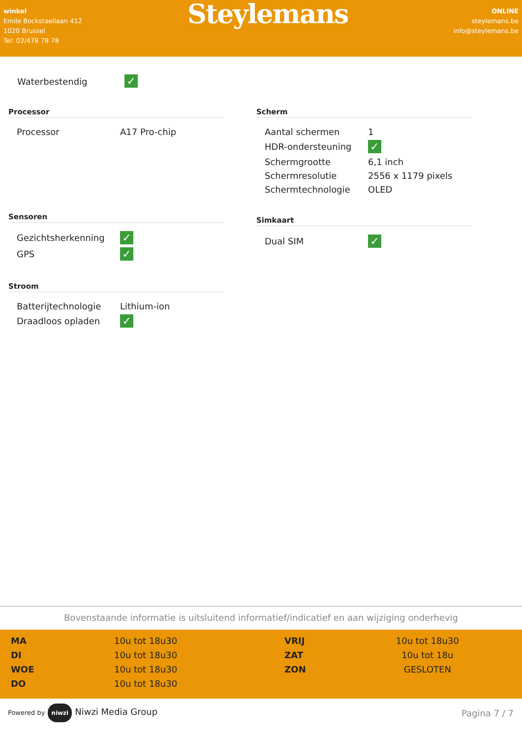winkel
Emile Bockstaellaan 412
1020 Brussel
Tel: 02/478 78 78
Steylemans
ONLINE
steylemans.be
info@steylemans.be
Waterbestendig ✓
Processor
| Processor | A17 Pro-chip |
Sensoren
| Gezichtsherkenning | ✓ |
| GPS | ✓ |
Stroom
| Batterijtechnologie | Lithium-ion |
| Draadloos opladen | ✓ |
Scherm
| Aantal schermen | 1 |
| HDR-ondersteuning | ✓ |
| Schermgrootte | 6,1 inch |
| Schermresolutie | 2556 x 1179 pixels |
| Schermtechnologie | OLED |
Simkaart
| Dual SIM | ✓ |
Bovenstaande informatie is uitsluitend informatief/indicatief en aan wijziging onderhevig
| MA | 10u tot 18u30 | VRIJ | 10u tot 18u30 |
| DI | 10u tot 18u30 | ZAT | 10u tot 18u |
| WOE | 10u tot 18u30 | ZON | GESLOTEN |
| DO | 10u tot 18u30 | | |
Powered by niwzi Niwzi Media Group
Pagina 7 / 7